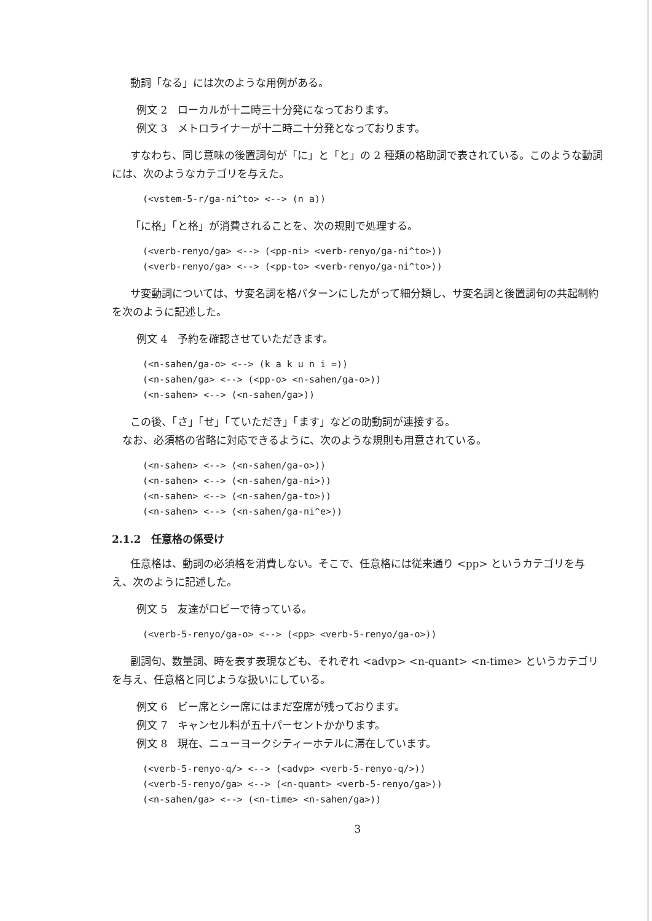動詞「なる」には次のような用例がある。
例文 2　ローカルが十二時三十分発になっております。
例文 3　メトロライナーが十二時二十分発となっております。
すなわち、同じ意味の後置詞句が「に」と「と」の 2 種類の格助詞で表されている。このような動詞には、次のようなカテゴリを与えた。
(<vstem-5-r/ga-ni^to> <--> (n a))
「に格」「と格」が消費されることを、次の規則で処理する。
(<verb-renyo/ga> <--> (<pp-ni> <verb-renyo/ga-ni^to>))
(<verb-renyo/ga> <--> (<pp-to> <verb-renyo/ga-ni^to>))
サ変動詞については、サ変名詞を格パターンにしたがって細分類し、サ変名詞と後置詞句の共起制約を次のように記述した。
例文 4　予約を確認させていただきます。
(<n-sahen/ga-o> <--> (k a k u n i =))
(<n-sahen/ga> <--> (<pp-o> <n-sahen/ga-o>))
(<n-sahen> <--> (<n-sahen/ga>))
この後、「さ」「せ」「ていただき」「ます」などの助動詞が連接する。
　なお、必須格の省略に対応できるように、次のような規則も用意されている。
(<n-sahen> <--> (<n-sahen/ga-o>))
(<n-sahen> <--> (<n-sahen/ga-ni>))
(<n-sahen> <--> (<n-sahen/ga-to>))
(<n-sahen> <--> (<n-sahen/ga-ni^e>))
2.1.2　任意格の係受け
任意格は、動詞の必須格を消費しない。そこで、任意格には従来通り <pp> というカテゴリを与え、次のように記述した。
例文 5　友達がロビーで待っている。
(<verb-5-renyo/ga-o> <--> (<pp> <verb-5-renyo/ga-o>))
副詞句、数量詞、時を表す表現なども、それぞれ <advp> <n-quant> <n-time> というカテゴリを与え、任意格と同じような扱いにしている。
例文 6　ビー席とシー席にはまだ空席が残っております。
例文 7　キャンセル料が五十パーセントかかります。
例文 8　現在、ニューヨークシティーホテルに滞在しています。
(<verb-5-renyo-q/> <--> (<advp> <verb-5-renyo-q/>))
(<verb-5-renyo/ga> <--> (<n-quant> <verb-5-renyo/ga>))
(<n-sahen/ga> <--> (<n-time> <n-sahen/ga>))
3